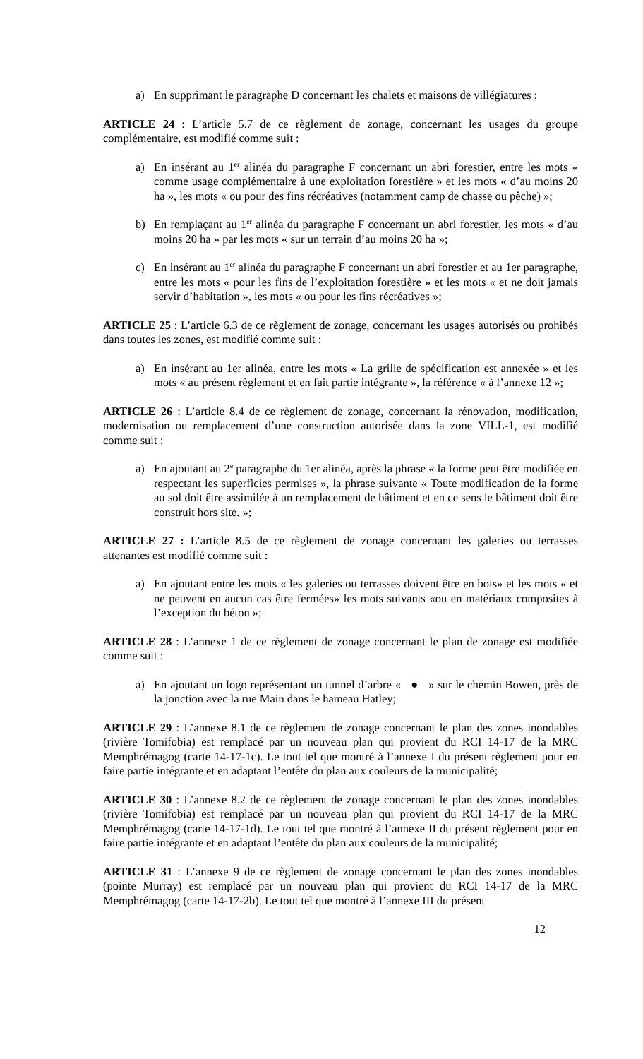a) En supprimant le paragraphe D concernant les chalets et maisons de villégiatures ;
ARTICLE 24 : L’article 5.7 de ce règlement de zonage, concernant les usages du groupe complémentaire, est modifié comme suit :
a) En insérant au 1<sup>er</sup> alinéa du paragraphe F concernant un abri forestier, entre les mots « comme usage complémentaire à une exploitation forestière » et les mots « d’au moins 20 ha », les mots « ou pour des fins récréatives (notamment camp de chasse ou pêche) »;
b) En remplaçant au 1<sup>er</sup> alinéa du paragraphe F concernant un abri forestier, les mots « d’au moins 20 ha » par les mots « sur un terrain d’au moins 20 ha »;
c) En insérant au 1<sup>er</sup> alinéa du paragraphe F concernant un abri forestier et au 1er paragraphe, entre les mots « pour les fins de l’exploitation forestière » et les mots « et ne doit jamais servir d’habitation », les mots « ou pour les fins récréatives »;
ARTICLE 25 : L’article 6.3 de ce règlement de zonage, concernant les usages autorisés ou prohibés dans toutes les zones, est modifié comme suit :
a) En insérant au 1er alinéa, entre les mots « La grille de spécification est annexée » et les mots « au présent règlement et en fait partie intégrante », la référence « à l’annexe 12 »;
ARTICLE 26 : L’article 8.4 de ce règlement de zonage, concernant la rénovation, modification, modernisation ou remplacement d’une construction autorisée dans la zone VILL-1, est modifié comme suit :
a) En ajoutant au 2<sup>e</sup> paragraphe du 1er alinéa, après la phrase « la forme peut être modifiée en respectant les superficies permises », la phrase suivante « Toute modification de la forme au sol doit être assimilée à un remplacement de bâtiment et en ce sens le bâtiment doit être construit hors site. »;
ARTICLE 27 : L’article 8.5 de ce règlement de zonage concernant les galeries ou terrasses attenantes est modifié comme suit :
a) En ajoutant entre les mots « les galeries ou terrasses doivent être en bois» et les mots « et ne peuvent en aucun cas être fermées» les mots suivants «ou en matériaux composites à l’exception du béton »;
ARTICLE 28 : L’annexe 1 de ce règlement de zonage concernant le plan de zonage est modifiée comme suit :
a) En ajoutant un logo représentant un tunnel d’arbre « ● » sur le chemin Bowen, près de la jonction avec la rue Main dans le hameau Hatley;
ARTICLE 29 : L’annexe 8.1 de ce règlement de zonage concernant le plan des zones inondables (rivière Tomifobia) est remplacé par un nouveau plan qui provient du RCI 14-17 de la MRC Memphrémagog (carte 14-17-1c). Le tout tel que montré à l’annexe I du présent règlement pour en faire partie intégrante et en adaptant l’entête du plan aux couleurs de la municipalité;
ARTICLE 30 : L’annexe 8.2 de ce règlement de zonage concernant le plan des zones inondables (rivière Tomifobia) est remplacé par un nouveau plan qui provient du RCI 14-17 de la MRC Memphrémagog (carte 14-17-1d). Le tout tel que montré à l’annexe II du présent règlement pour en faire partie intégrante et en adaptant l’entête du plan aux couleurs de la municipalité;
ARTICLE 31 : L’annexe 9 de ce règlement de zonage concernant le plan des zones inondables (pointe Murray) est remplacé par un nouveau plan qui provient du RCI 14-17 de la MRC Memphrémagog (carte 14-17-2b). Le tout tel que montré à l’annexe III du présent
12